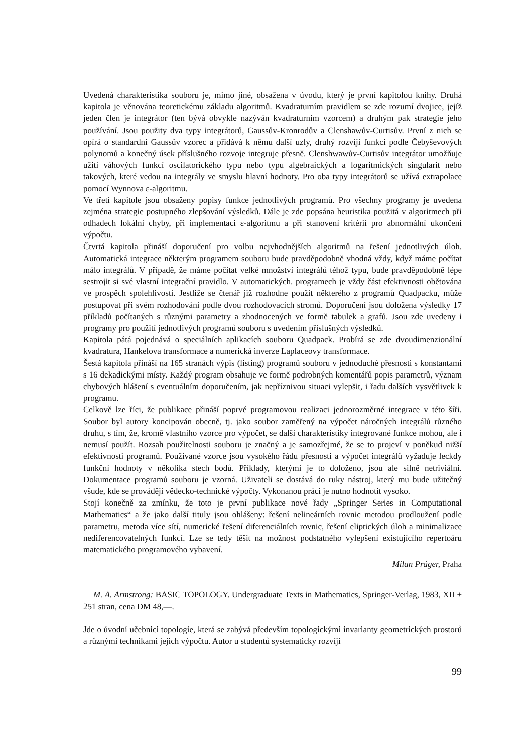Uvedená charakteristika souboru je, mimo jiné, obsažena v úvodu, který je první kapitolou knihy. Druhá kapitola je věnována teoretickému základu algoritmů. Kvadraturním pravidlem se zde rozumí dvojice, jejíž jeden člen je integrátor (ten bývá obvykle nazýván kvadraturním vzorcem) a druhým pak strategie jeho používání. Jsou použity dva typy integrátorů, Gaussův-Kronrodův a Clenshawův-Curtisův. První z nich se opírá o standardní Gaussův vzorec a přidává k němu další uzly, druhý rozvíjí funkci podle Čebyševových polynomů a konečný úsek příslušného rozvoje integruje přesně. Clenshwawův-Curtisův integrátor umožňuje užití váhových funkcí oscilatorického typu nebo typu algebraických a logaritmických singularit nebo takových, které vedou na integrály ve smyslu hlavní hodnoty. Pro oba typy integrátorů se užívá extrapolace pomocí Wynnova ε-algoritmu.
Ve třetí kapitole jsou obsaženy popisy funkce jednotlivých programů. Pro všechny programy je uvedena zejména strategie postupného zlepšování výsledků. Dále je zde popsána heuristika použitá v algoritmech při odhadech lokální chyby, při implementaci ε-algoritmu a při stanovení kritérií pro abnormální ukončení výpočtu.
Čtvrtá kapitola přináší doporučení pro volbu nejvhodnějších algoritmů na řešení jednotlivých úloh. Automatická integrace některým programem souboru bude pravděpodobně vhodná vždy, když máme počítat málo integrálů. V případě, že máme počítat velké množství integrálů téhož typu, bude pravděpodobně lépe sestrojit si své vlastní integrační pravidlo. V automatických. programech je vždy část efektivnosti obětována ve prospěch spolehlivosti. Jestliže se čtenář již rozhodne použít některého z programů Quadpacku, může postupovat při svém rozhodování podle dvou rozhodovacích stromů. Doporučení jsou doložena výsledky 17 příkladů počítaných s různými parametry a zhodnocených ve formě tabulek a grafů. Jsou zde uvedeny i programy pro použití jednotlivých programů souboru s uvedením příslušných výsledků.
Kapitola pátá pojednává o speciálních aplikacích souboru Quadpack. Probírá se zde dvoudimenzionální kvadratura, Hankelova transformace a numerická inverze Laplaceovy transformace.
Šestá kapitola přináší na 165 stranách výpis (listing) programů souboru v jednoduché přesnosti s konstantami s 16 dekadickými místy. Každý program obsahuje ve formě podrobných komentářů popis parametrů, význam chybových hlášení s eventuálním doporučením, jak nepříznivou situaci vylepšit, i řadu dalších vysvětlivek k programu.
Celkově lze říci, že publikace přináší poprvé programovou realizaci jednorozměrné integrace v této šíři. Soubor byl autory koncipován obecně, tj. jako soubor zaměřený na výpočet náročných integrálů různého druhu, s tím, že, kromě vlastního vzorce pro výpočet, se další charakteristiky integrované funkce mohou, ale i nemusí použít. Rozsah použitelnosti souboru je značný a je samozřejmé, že se to projeví v poněkud nižší efektivnosti programů. Používané vzorce jsou vysokého řádu přesnosti a výpočet integrálů vyžaduje leckdy funkční hodnoty v několika stech bodů. Příklady, kterými je to doloženo, jsou ale silně netriviální. Dokumentace programů souboru je vzorná. Uživateli se dostává do ruky nástroj, který mu bude užitečný všude, kde se provádějí vědecko-technické výpočty. Vykonanou práci je nutno hodnotit vysoko.
Stojí konečně za zmínku, že toto je první publikace nové řady „Springer Series in Computational Mathematics“ a že jako další tituly jsou ohlášeny: řešení nelineárních rovnic metodou prodloužení podle parametru, metoda více sítí, numerické řešení diferenciálních rovnic, řešení eliptických úloh a minimalizace nediferencovatelných funkcí. Lze se tedy těšit na možnost podstatného vylepšení existujícího repertoáru matematického programového vybavení.
Milan Práger, Praha
M. A. Armstrong: BASIC TOPOLOGY. Undergraduate Texts in Mathematics, Springer-Verlag, 1983, XII + 251 stran, cena DM 48,—.
Jde o úvodní učebnici topologie, která se zabývá především topologickými invarianty geometrických prostorů a různými technikami jejich výpočtu. Autor u studentů systematicky rozvíjí
99